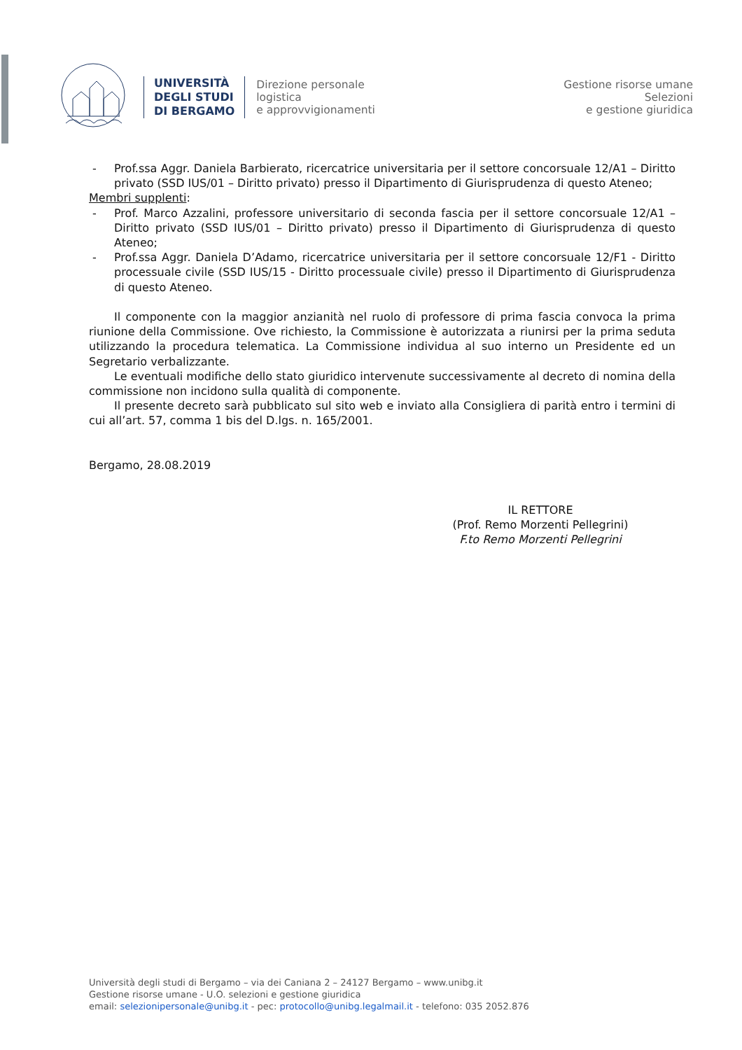UNIVERSITÀ
DEGLI STUDI
DI BERGAMO
Direzione personale
logistica
e approvvigionamenti
Gestione risorse umane
Selezioni
e gestione giuridica
- Prof.ssa Aggr. Daniela Barbierato, ricercatrice universitaria per il settore concorsuale 12/A1 – Diritto privato (SSD IUS/01 – Diritto privato) presso il Dipartimento di Giurisprudenza di questo Ateneo;
Membri supplenti:
- Prof. Marco Azzalini, professore universitario di seconda fascia per il settore concorsuale 12/A1 – Diritto privato (SSD IUS/01 – Diritto privato) presso il Dipartimento di Giurisprudenza di questo Ateneo;
- Prof.ssa Aggr. Daniela D’Adamo, ricercatrice universitaria per il settore concorsuale 12/F1 - Diritto processuale civile (SSD IUS/15 - Diritto processuale civile) presso il Dipartimento di Giurisprudenza di questo Ateneo.
Il componente con la maggior anzianità nel ruolo di professore di prima fascia convoca la prima riunione della Commissione. Ove richiesto, la Commissione è autorizzata a riunirsi per la prima seduta utilizzando la procedura telematica. La Commissione individua al suo interno un Presidente ed un Segretario verbalizzante.
Le eventuali modifiche dello stato giuridico intervenute successivamente al decreto di nomina della commissione non incidono sulla qualità di componente.
Il presente decreto sarà pubblicato sul sito web e inviato alla Consigliera di parità entro i termini di cui all’art. 57, comma 1 bis del D.lgs. n. 165/2001.
Bergamo, 28.08.2019
IL RETTORE
(Prof. Remo Morzenti Pellegrini)
F.to Remo Morzenti Pellegrini
Università degli studi di Bergamo – via dei Caniana 2 – 24127 Bergamo – www.unibg.it
Gestione risorse umane - U.O. selezioni e gestione giuridica
email: selezionipersonale@unibg.it - pec: protocollo@unibg.legalmail.it - telefono: 035 2052.876